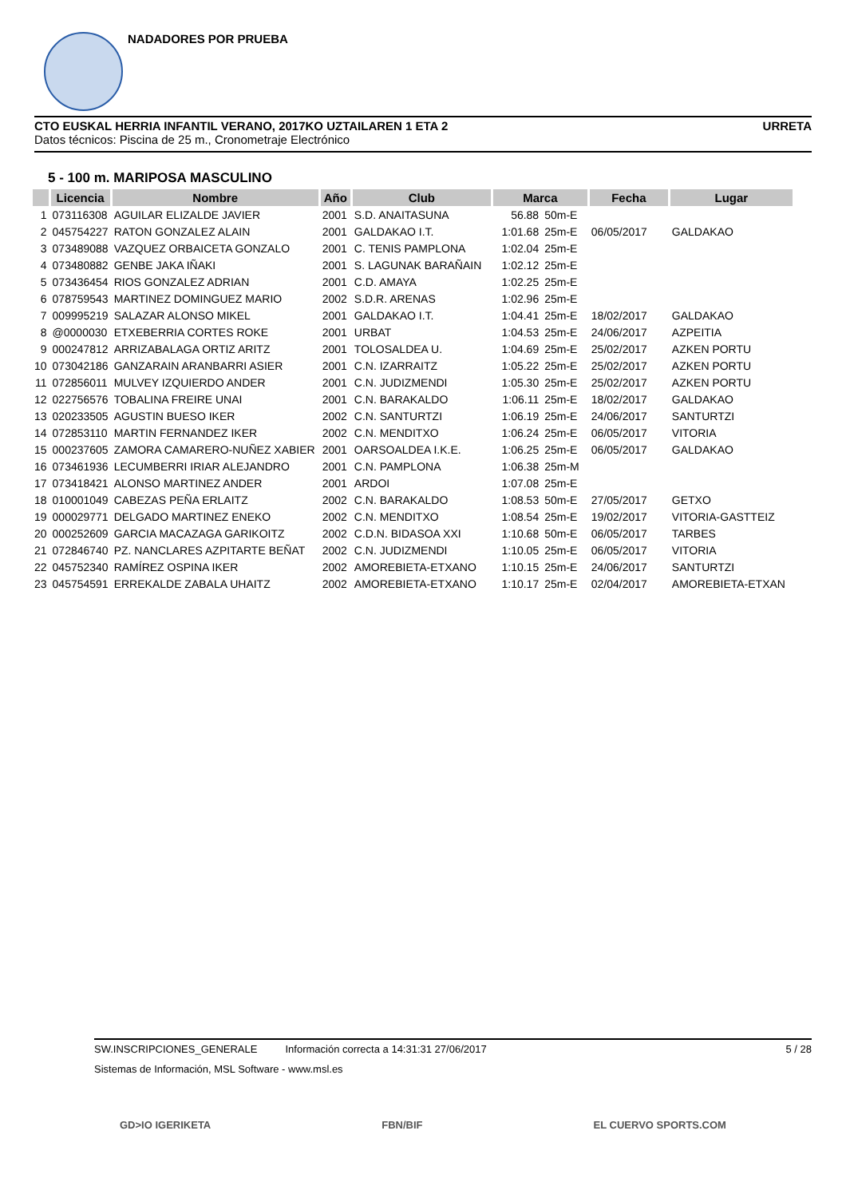NADADORES POR PRUEBA
CTO EUSKAL HERRIA INFANTIL VERANO, 2017KO UZTAILAREN 1 ETA 2 URRETA
Datos técnicos: Piscina de 25 m., Cronometraje Electrónico
5 - 100 m. MARIPOSA MASCULINO
| | Licencia | Nombre | Año | Club | Marca | | Fecha | Lugar |
| --- | --- | --- | --- | --- | --- | --- | --- | --- |
| 1 | 073116308 | AGUILAR ELIZALDE JAVIER | 2001 | S.D. ANAITASUNA | 56.88 | 50m-E | | |
| 2 | 045754227 | RATON GONZALEZ ALAIN | 2001 | GALDAKAO I.T. | 1:01.68 | 25m-E | 06/05/2017 | GALDAKAO |
| 3 | 073489088 | VAZQUEZ ORBAICETA GONZALO | 2001 | C. TENIS PAMPLONA | 1:02.04 | 25m-E | | |
| 4 | 073480882 | GENBE JAKA IÑAKI | 2001 | S. LAGUNAK BARAÑAIN | 1:02.12 | 25m-E | | |
| 5 | 073436454 | RIOS GONZALEZ ADRIAN | 2001 | C.D. AMAYA | 1:02.25 | 25m-E | | |
| 6 | 078759543 | MARTINEZ DOMINGUEZ MARIO | 2002 | S.D.R. ARENAS | 1:02.96 | 25m-E | | |
| 7 | 009995219 | SALAZAR ALONSO MIKEL | 2001 | GALDAKAO I.T. | 1:04.41 | 25m-E | 18/02/2017 | GALDAKAO |
| 8 | @0000030 | ETXEBERRIA CORTES ROKE | 2001 | URBAT | 1:04.53 | 25m-E | 24/06/2017 | AZPEITIA |
| 9 | 000247812 | ARRIZABALAGA ORTIZ ARITZ | 2001 | TOLOSALDEA U. | 1:04.69 | 25m-E | 25/02/2017 | AZKEN PORTU |
| 10 | 073042186 | GANZARAIN ARANBARRI ASIER | 2001 | C.N. IZARRAITZ | 1:05.22 | 25m-E | 25/02/2017 | AZKEN PORTU |
| 11 | 072856011 | MULVEY IZQUIERDO ANDER | 2001 | C.N. JUDIZMENDI | 1:05.30 | 25m-E | 25/02/2017 | AZKEN PORTU |
| 12 | 022756576 | TOBALINA FREIRE UNAI | 2001 | C.N. BARAKALDO | 1:06.11 | 25m-E | 18/02/2017 | GALDAKAO |
| 13 | 020233505 | AGUSTIN BUESO IKER | 2002 | C.N. SANTURTZI | 1:06.19 | 25m-E | 24/06/2017 | SANTURTZI |
| 14 | 072853110 | MARTIN FERNANDEZ IKER | 2002 | C.N. MENDITXO | 1:06.24 | 25m-E | 06/05/2017 | VITORIA |
| 15 | 000237605 | ZAMORA CAMARERO-NUÑEZ XABIER | 2001 | OARSOALDEA I.K.E. | 1:06.25 | 25m-E | 06/05/2017 | GALDAKAO |
| 16 | 073461936 | LECUMBERRI IRIAR ALEJANDRO | 2001 | C.N. PAMPLONA | 1:06.38 | 25m-M | | |
| 17 | 073418421 | ALONSO MARTINEZ ANDER | 2001 | ARDOI | 1:07.08 | 25m-E | | |
| 18 | 010001049 | CABEZAS PEÑA ERLAITZ | 2002 | C.N. BARAKALDO | 1:08.53 | 50m-E | 27/05/2017 | GETXO |
| 19 | 000029771 | DELGADO MARTINEZ ENEKO | 2002 | C.N. MENDITXO | 1:08.54 | 25m-E | 19/02/2017 | VITORIA-GASTTEIZ |
| 20 | 000252609 | GARCIA MACAZAGA GARIKOITZ | 2002 | C.D.N. BIDASOA XXI | 1:10.68 | 50m-E | 06/05/2017 | TARBES |
| 21 | 072846740 | PZ. NANCLARES AZPITARTE BEÑAT | 2002 | C.N. JUDIZMENDI | 1:10.05 | 25m-E | 06/05/2017 | VITORIA |
| 22 | 045752340 | RAMÍREZ OSPINA IKER | 2002 | AMOREBIETA-ETXANO | 1:10.15 | 25m-E | 24/06/2017 | SANTURTZI |
| 23 | 045754591 | ERREKALDE ZABALA UHAITZ | 2002 | AMOREBIETA-ETXANO | 1:10.17 | 25m-E | 02/04/2017 | AMOREBIETA-ETXAN |
SW.INSCRIPCIONES_GENERALE Información correcta a 14:31:31 27/06/2017 5 / 28
Sistemas de Información, MSL Software - www.msl.es
GD>IO IGERIKETA FBN/BIF EL CUERVO SPORTS.COM